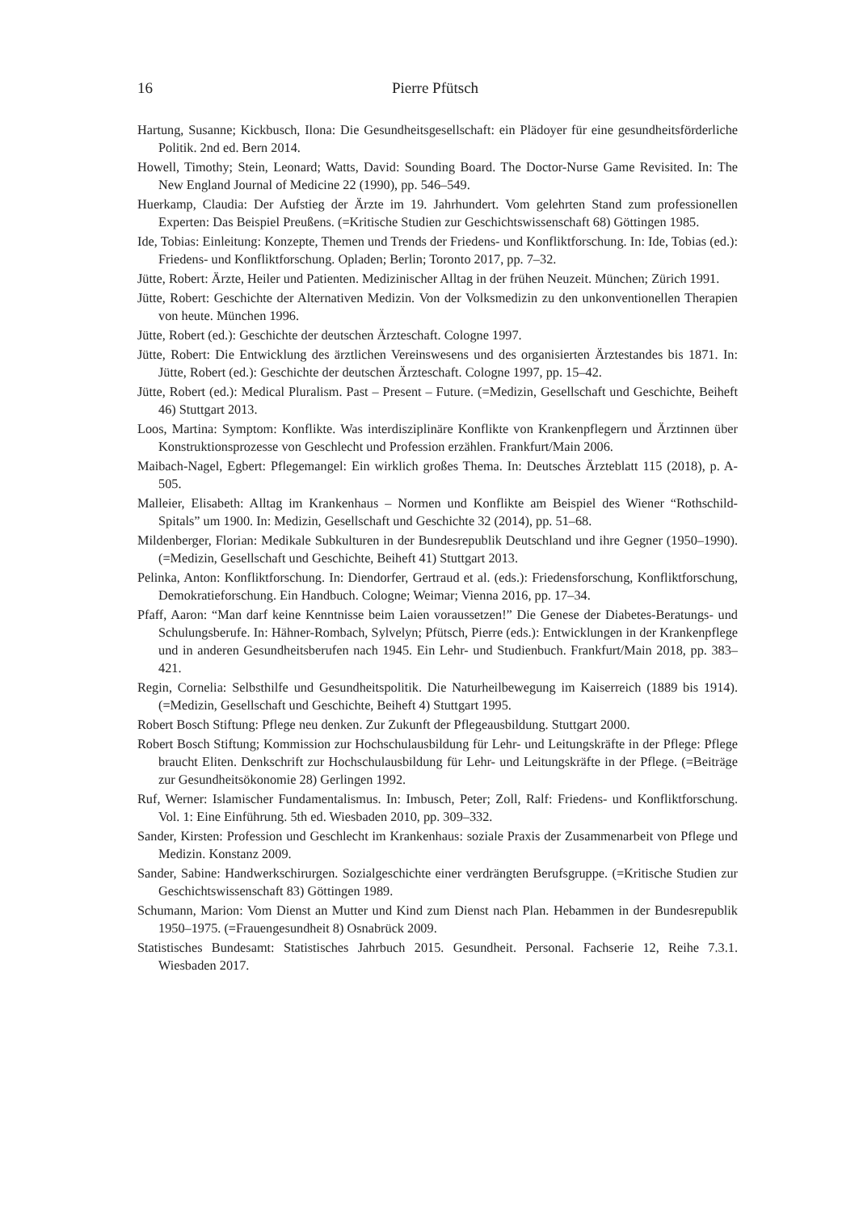16 Pierre Pfütsch
Hartung, Susanne; Kickbusch, Ilona: Die Gesundheitsgesellschaft: ein Plädoyer für eine gesundheitsförderliche Politik. 2nd ed. Bern 2014.
Howell, Timothy; Stein, Leonard; Watts, David: Sounding Board. The Doctor-Nurse Game Revisited. In: The New England Journal of Medicine 22 (1990), pp. 546–549.
Huerkamp, Claudia: Der Aufstieg der Ärzte im 19. Jahrhundert. Vom gelehrten Stand zum professionellen Experten: Das Beispiel Preußens. (=Kritische Studien zur Geschichtswissenschaft 68) Göttingen 1985.
Ide, Tobias: Einleitung: Konzepte, Themen und Trends der Friedens- und Konfliktforschung. In: Ide, Tobias (ed.): Friedens- und Konfliktforschung. Opladen; Berlin; Toronto 2017, pp. 7–32.
Jütte, Robert: Ärzte, Heiler und Patienten. Medizinischer Alltag in der frühen Neuzeit. München; Zürich 1991.
Jütte, Robert: Geschichte der Alternativen Medizin. Von der Volksmedizin zu den unkonventionellen Therapien von heute. München 1996.
Jütte, Robert (ed.): Geschichte der deutschen Ärzteschaft. Cologne 1997.
Jütte, Robert: Die Entwicklung des ärztlichen Vereinswesens und des organisierten Ärztestandes bis 1871. In: Jütte, Robert (ed.): Geschichte der deutschen Ärzteschaft. Cologne 1997, pp. 15–42.
Jütte, Robert (ed.): Medical Pluralism. Past – Present – Future. (=Medizin, Gesellschaft und Geschichte, Beiheft 46) Stuttgart 2013.
Loos, Martina: Symptom: Konflikte. Was interdisziplinäre Konflikte von Krankenpflegern und Ärztinnen über Konstruktionsprozesse von Geschlecht und Profession erzählen. Frankfurt/Main 2006.
Maibach-Nagel, Egbert: Pflegemangel: Ein wirklich großes Thema. In: Deutsches Ärzteblatt 115 (2018), p. A-505.
Malleier, Elisabeth: Alltag im Krankenhaus – Normen und Konflikte am Beispiel des Wiener “Rothschild-Spitals” um 1900. In: Medizin, Gesellschaft und Geschichte 32 (2014), pp. 51–68.
Mildenberger, Florian: Medikale Subkulturen in der Bundesrepublik Deutschland und ihre Gegner (1950–1990). (=Medizin, Gesellschaft und Geschichte, Beiheft 41) Stuttgart 2013.
Pelinka, Anton: Konfliktforschung. In: Diendorfer, Gertraud et al. (eds.): Friedensforschung, Konfliktforschung, Demokratieforschung. Ein Handbuch. Cologne; Weimar; Vienna 2016, pp. 17–34.
Pfaff, Aaron: “Man darf keine Kenntnisse beim Laien voraussetzen!” Die Genese der Diabetes-Beratungs- und Schulungsberufe. In: Hähner-Rombach, Sylvelyn; Pfütsch, Pierre (eds.): Entwicklungen in der Krankenpflege und in anderen Gesundheitsberufen nach 1945. Ein Lehr- und Studienbuch. Frankfurt/Main 2018, pp. 383–421.
Regin, Cornelia: Selbsthilfe und Gesundheitspolitik. Die Naturheilbewegung im Kaiserreich (1889 bis 1914). (=Medizin, Gesellschaft und Geschichte, Beiheft 4) Stuttgart 1995.
Robert Bosch Stiftung: Pflege neu denken. Zur Zukunft der Pflegeausbildung. Stuttgart 2000.
Robert Bosch Stiftung; Kommission zur Hochschulausbildung für Lehr- und Leitungskräfte in der Pflege: Pflege braucht Eliten. Denkschrift zur Hochschulausbildung für Lehr- und Leitungskräfte in der Pflege. (=Beiträge zur Gesundheitsökonomie 28) Gerlingen 1992.
Ruf, Werner: Islamischer Fundamentalismus. In: Imbusch, Peter; Zoll, Ralf: Friedens- und Konfliktforschung. Vol. 1: Eine Einführung. 5th ed. Wiesbaden 2010, pp. 309–332.
Sander, Kirsten: Profession und Geschlecht im Krankenhaus: soziale Praxis der Zusammenarbeit von Pflege und Medizin. Konstanz 2009.
Sander, Sabine: Handwerkschirurgen. Sozialgeschichte einer verdrängten Berufsgruppe. (=Kritische Studien zur Geschichtswissenschaft 83) Göttingen 1989.
Schumann, Marion: Vom Dienst an Mutter und Kind zum Dienst nach Plan. Hebammen in der Bundesrepublik 1950–1975. (=Frauengesundheit 8) Osnabrück 2009.
Statistisches Bundesamt: Statistisches Jahrbuch 2015. Gesundheit. Personal. Fachserie 12, Reihe 7.3.1. Wiesbaden 2017.